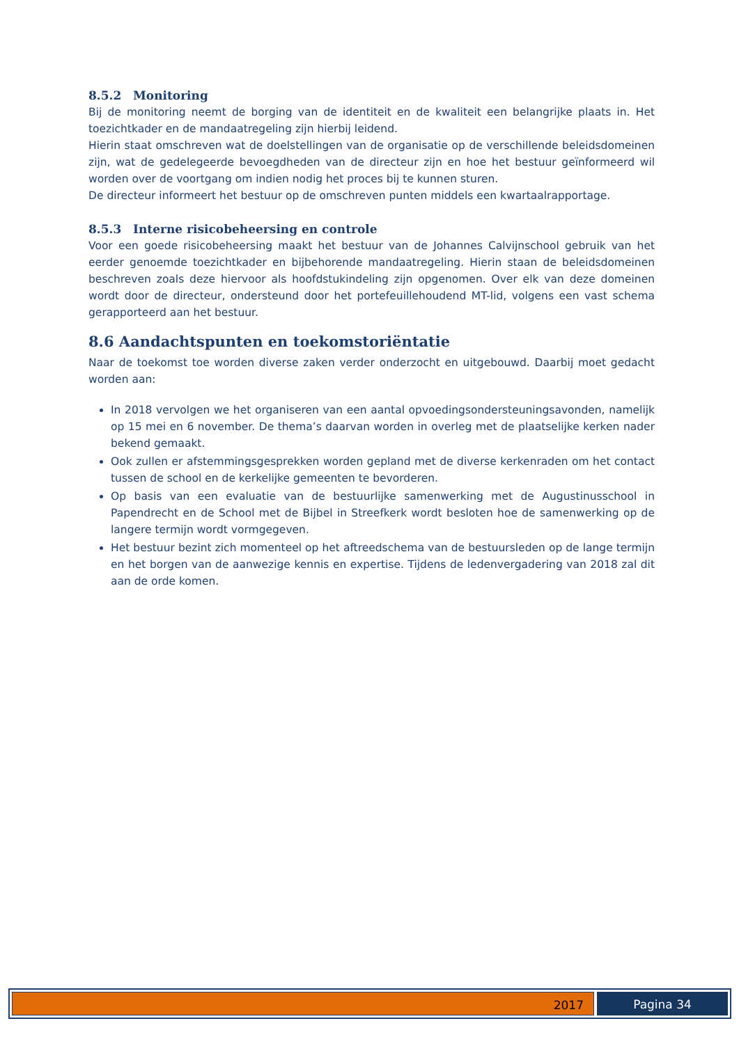8.5.2 Monitoring
Bij de monitoring neemt de borging van de identiteit en de kwaliteit een belangrijke plaats in. Het toezichtkader en de mandaatregeling zijn hierbij leidend.
Hierin staat omschreven wat de doelstellingen van de organisatie op de verschillende beleidsdomeinen zijn, wat de gedelegeerde bevoegdheden van de directeur zijn en hoe het bestuur geïnformeerd wil worden over de voortgang om indien nodig het proces bij te kunnen sturen.
De directeur informeert het bestuur op de omschreven punten middels een kwartaalrapportage.
8.5.3 Interne risicobeheersing en controle
Voor een goede risicobeheersing maakt het bestuur van de Johannes Calvijnschool gebruik van het eerder genoemde toezichtkader en bijbehorende mandaatregeling. Hierin staan de beleidsdomeinen beschreven zoals deze hiervoor als hoofdstukindeling zijn opgenomen. Over elk van deze domeinen wordt door de directeur, ondersteund door het portefeuillehoudend MT-lid, volgens een vast schema gerapporteerd aan het bestuur.
8.6 Aandachtspunten en toekomstoriëntatie
Naar de toekomst toe worden diverse zaken verder onderzocht en uitgebouwd. Daarbij moet gedacht worden aan:
In 2018 vervolgen we het organiseren van een aantal opvoedingsondersteuningsavonden, namelijk op 15 mei en 6 november. De thema’s daarvan worden in overleg met de plaatselijke kerken nader bekend gemaakt.
Ook zullen er afstemmingsgesprekken worden gepland met de diverse kerkenraden om het contact tussen de school en de kerkelijke gemeenten te bevorderen.
Op basis van een evaluatie van de bestuurlijke samenwerking met de Augustinusschool in Papendrecht en de School met de Bijbel in Streefkerk wordt besloten hoe de samenwerking op de langere termijn wordt vormgegeven.
Het bestuur bezint zich momenteel op het aftreedschema van de bestuursleden op de lange termijn en het borgen van de aanwezige kennis en expertise. Tijdens de ledenvergadering van 2018 zal dit aan de orde komen.
2017 Pagina 34